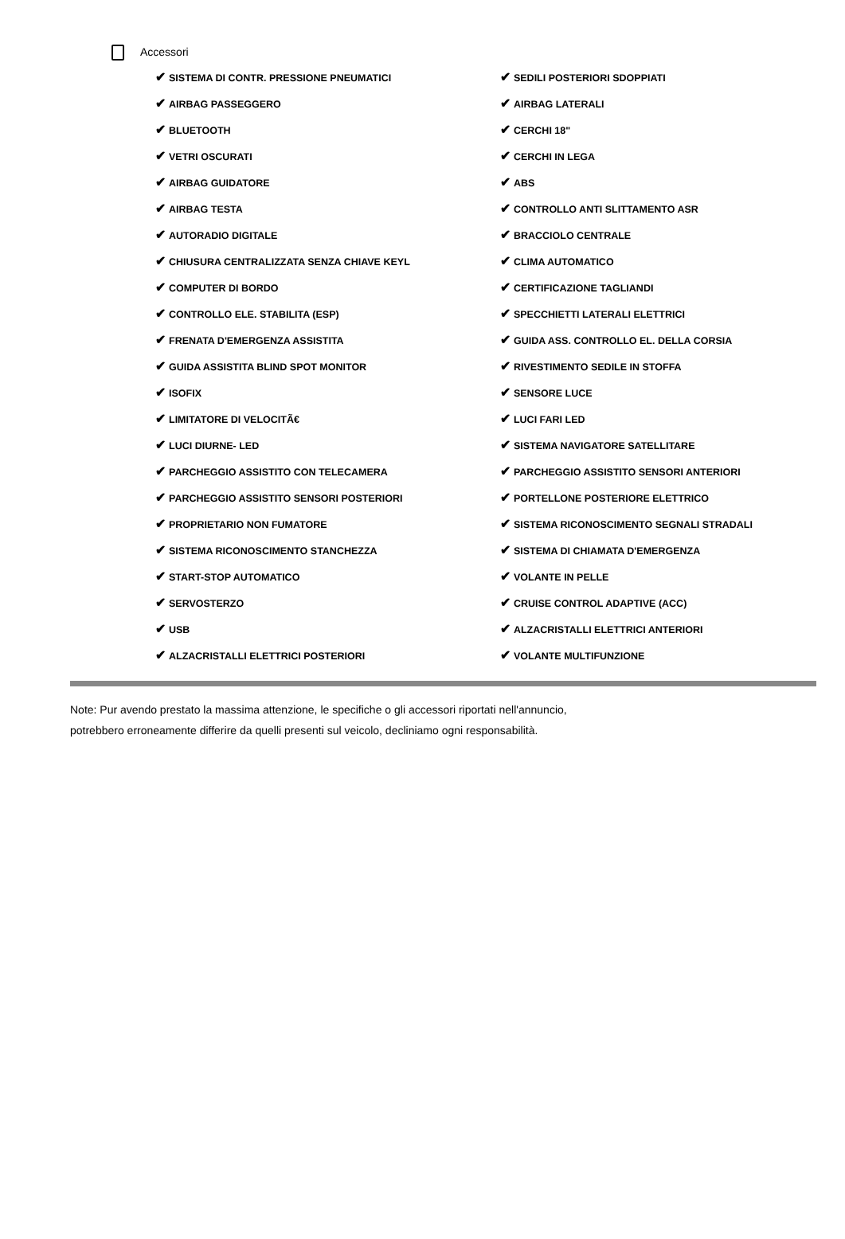Accessori
| ✔ SISTEMA DI CONTR. PRESSIONE PNEUMATICI | ✔ SEDILI POSTERIORI SDOPPIATI |
| ✔ AIRBAG PASSEGGERO | ✔ AIRBAG LATERALI |
| ✔ BLUETOOTH | ✔ CERCHI 18" |
| ✔ VETRI OSCURATI | ✔ CERCHI IN LEGA |
| ✔ AIRBAG GUIDATORE | ✔ ABS |
| ✔ AIRBAG TESTA | ✔ CONTROLLO ANTI SLITTAMENTO ASR |
| ✔ AUTORADIO DIGITALE | ✔ BRACCIOLO CENTRALE |
| ✔ CHIUSURA CENTRALIZZATA SENZA CHIAVE KEYL | ✔ CLIMA AUTOMATICO |
| ✔ COMPUTER DI BORDO | ✔ CERTIFICAZIONE TAGLIANDI |
| ✔ CONTROLLO ELE. STABILITA (ESP) | ✔ SPECCHIETTI LATERALI ELETTRICI |
| ✔ FRENATA D'EMERGENZA ASSISTITA | ✔ GUIDA ASS. CONTROLLO EL. DELLA CORSIA |
| ✔ GUIDA ASSISTITA BLIND SPOT MONITOR | ✔ RIVESTIMENTO SEDILE IN STOFFA |
| ✔ ISOFIX | ✔ SENSORE LUCE |
| ✔ LIMITATORE DI VELOCITÃ€ | ✔ LUCI FARI LED |
| ✔ LUCI DIURNE- LED | ✔ SISTEMA NAVIGATORE SATELLITARE |
| ✔ PARCHEGGIO ASSISTITO CON TELECAMERA | ✔ PARCHEGGIO ASSISTITO SENSORI ANTERIORI |
| ✔ PARCHEGGIO ASSISTITO SENSORI POSTERIORI | ✔ PORTELLONE POSTERIORE ELETTRICO |
| ✔ PROPRIETARIO NON FUMATORE | ✔ SISTEMA RICONOSCIMENTO SEGNALI STRADALI |
| ✔ SISTEMA RICONOSCIMENTO STANCHEZZA | ✔ SISTEMA DI CHIAMATA D'EMERGENZA |
| ✔ START-STOP AUTOMATICO | ✔ VOLANTE IN PELLE |
| ✔ SERVOSTERZO | ✔ CRUISE CONTROL ADAPTIVE (ACC) |
| ✔ USB | ✔ ALZACRISTALLI ELETTRICI ANTERIORI |
| ✔ ALZACRISTALLI ELETTRICI POSTERIORI | ✔ VOLANTE MULTIFUNZIONE |
Note: Pur avendo prestato la massima attenzione, le specifiche o gli accessori riportati nell'annuncio,
potrebbero erroneamente differire da quelli presenti sul veicolo, decliniamo ogni responsabilità.